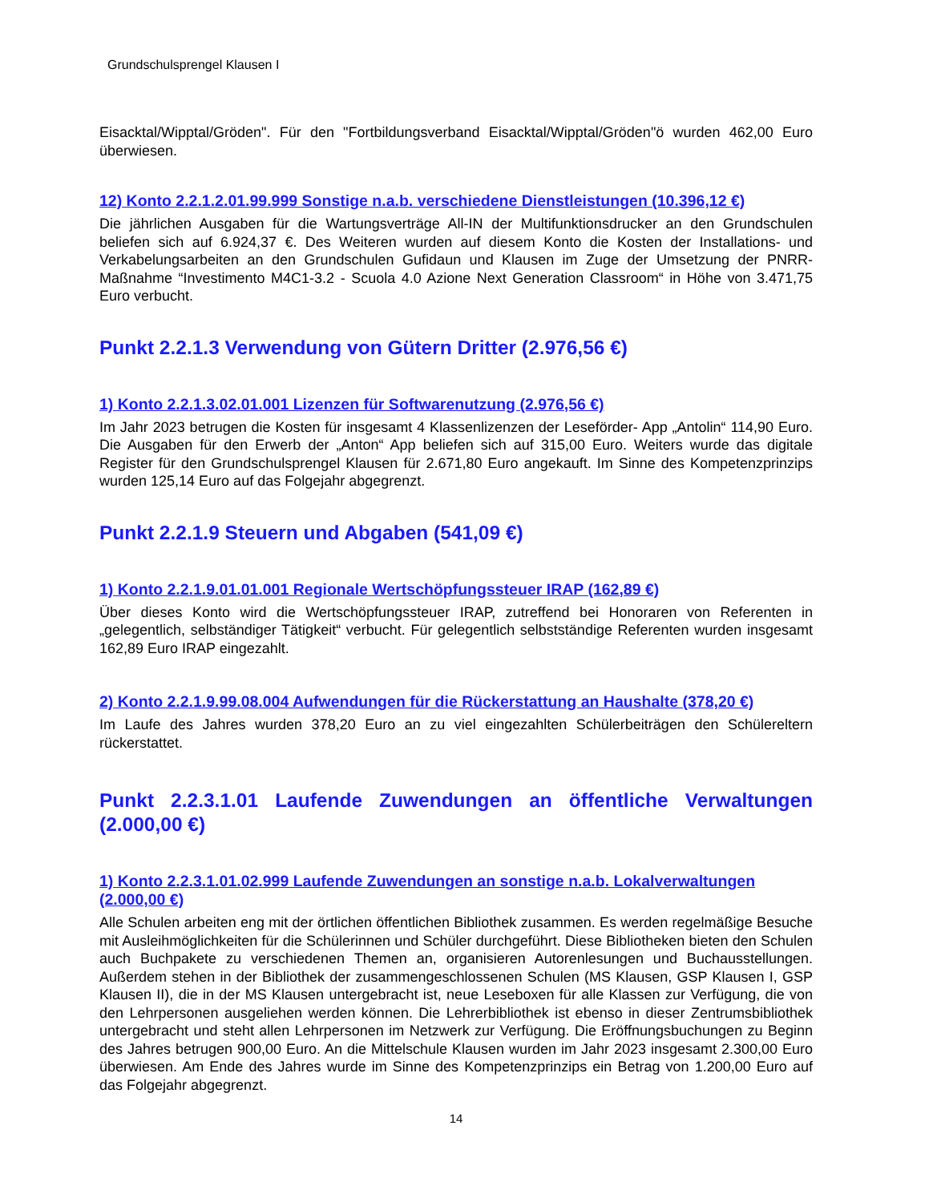Grundschulsprengel Klausen I
Eisacktal/Wipptal/Gröden". Für den "Fortbildungsverband Eisacktal/Wipptal/Gröden"ö wurden 462,00 Euro überwiesen.
12) Konto 2.2.1.2.01.99.999 Sonstige n.a.b. verschiedene Dienstleistungen (10.396,12 €)
Die jährlichen Ausgaben für die Wartungsverträge All-IN der Multifunktionsdrucker an den Grundschulen beliefen sich auf 6.924,37 €. Des Weiteren wurden auf diesem Konto die Kosten der Installations- und Verkabelungsarbeiten an den Grundschulen Gufidaun und Klausen im Zuge der Umsetzung der PNRR-Maßnahme “Investimento M4C1-3.2 - Scuola 4.0 Azione Next Generation Classroom“ in Höhe von 3.471,75 Euro verbucht.
Punkt 2.2.1.3 Verwendung von Gütern Dritter (2.976,56 €)
1) Konto 2.2.1.3.02.01.001 Lizenzen für Softwarenutzung (2.976,56 €)
Im Jahr 2023 betrugen die Kosten für insgesamt 4 Klassenlizenzen der Leseförder- App „Antolin“ 114,90 Euro. Die Ausgaben für den Erwerb der „Anton“ App beliefen sich auf 315,00 Euro. Weiters wurde das digitale Register für den Grundschulsprengel Klausen für 2.671,80 Euro angekauft. Im Sinne des Kompetenzprinzips wurden 125,14 Euro auf das Folgejahr abgegrenzt.
Punkt 2.2.1.9 Steuern und Abgaben (541,09 €)
1) Konto 2.2.1.9.01.01.001 Regionale Wertschöpfungssteuer IRAP (162,89 €)
Über dieses Konto wird die Wertschöpfungssteuer IRAP, zutreffend bei Honoraren von Referenten in „gelegentlich, selbständiger Tätigkeit“ verbucht. Für gelegentlich selbstständige Referenten wurden insgesamt 162,89 Euro IRAP eingezahlt.
2) Konto 2.2.1.9.99.08.004 Aufwendungen für die Rückerstattung an Haushalte (378,20 €)
Im Laufe des Jahres wurden 378,20 Euro an zu viel eingezahlten Schülerbeiträgen den Schülereltern rückerstattet.
Punkt 2.2.3.1.01 Laufende Zuwendungen an öffentliche Verwaltungen (2.000,00 €)
1) Konto 2.2.3.1.01.02.999 Laufende Zuwendungen an sonstige n.a.b. Lokalverwaltungen (2.000,00 €)
Alle Schulen arbeiten eng mit der örtlichen öffentlichen Bibliothek zusammen. Es werden regelmäßige Besuche mit Ausleihmöglichkeiten für die Schülerinnen und Schüler durchgeführt. Diese Bibliotheken bieten den Schulen auch Buchpakete zu verschiedenen Themen an, organisieren Autorenlesungen und Buchausstellungen. Außerdem stehen in der Bibliothek der zusammengeschlossenen Schulen (MS Klausen, GSP Klausen I, GSP Klausen II), die in der MS Klausen untergebracht ist, neue Leseboxen für alle Klassen zur Verfügung, die von den Lehrpersonen ausgeliehen werden können. Die Lehrerbibliothek ist ebenso in dieser Zentrumsbibliothek untergebracht und steht allen Lehrpersonen im Netzwerk zur Verfügung. Die Eröffnungsbuchungen zu Beginn des Jahres betrugen 900,00 Euro. An die Mittelschule Klausen wurden im Jahr 2023 insgesamt 2.300,00 Euro überwiesen. Am Ende des Jahres wurde im Sinne des Kompetenzprinzips ein Betrag von 1.200,00 Euro auf das Folgejahr abgegrenzt.
14